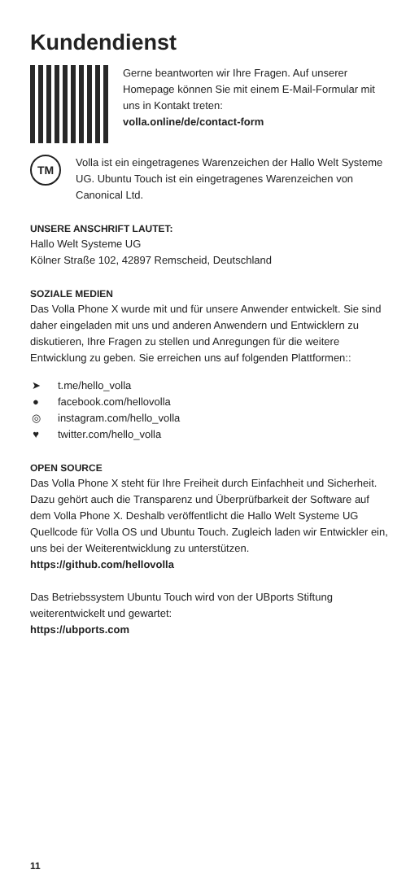Kundendienst
Gerne beantworten wir Ihre Fragen. Auf unserer Homepage können Sie mit einem E-Mail-Formular mit uns in Kontakt treten:
volla.online/de/contact-form
TM
Volla ist ein eingetragenes Warenzeichen der Hallo Welt Systeme UG. Ubuntu Touch ist ein eingetragenes Warenzeichen von Canonical Ltd.
UNSERE ANSCHRIFT LAUTET:
Hallo Welt Systeme UG
Kölner Straße 102, 42897 Remscheid, Deutschland
SOZIALE MEDIEN
Das Volla Phone X wurde mit und für unsere Anwender entwickelt. Sie sind daher eingeladen mit uns und anderen Anwendern und Entwicklern zu diskutieren, Ihre Fragen zu stellen und Anregungen für die weitere Entwicklung zu geben. Sie erreichen uns auf folgenden Plattformen::
➤ t.me/hello_volla
● facebook.com/hellovolla
◎ instagram.com/hello_volla
♥ twitter.com/hello_volla
OPEN SOURCE
Das Volla Phone X steht für Ihre Freiheit durch Einfachheit und Sicherheit. Dazu gehört auch die Transparenz und Überprüfbarkeit der Software auf dem Volla Phone X. Deshalb veröffentlicht die Hallo Welt Systeme UG Quellcode für Volla OS und Ubuntu Touch. Zugleich laden wir Entwickler ein, uns bei der Weiterentwicklung zu unterstützen.
https://github.com/hellovolla
Das Betriebssystem Ubuntu Touch wird von der UBports Stiftung weiterentwickelt und gewartet:
https://ubports.com
11